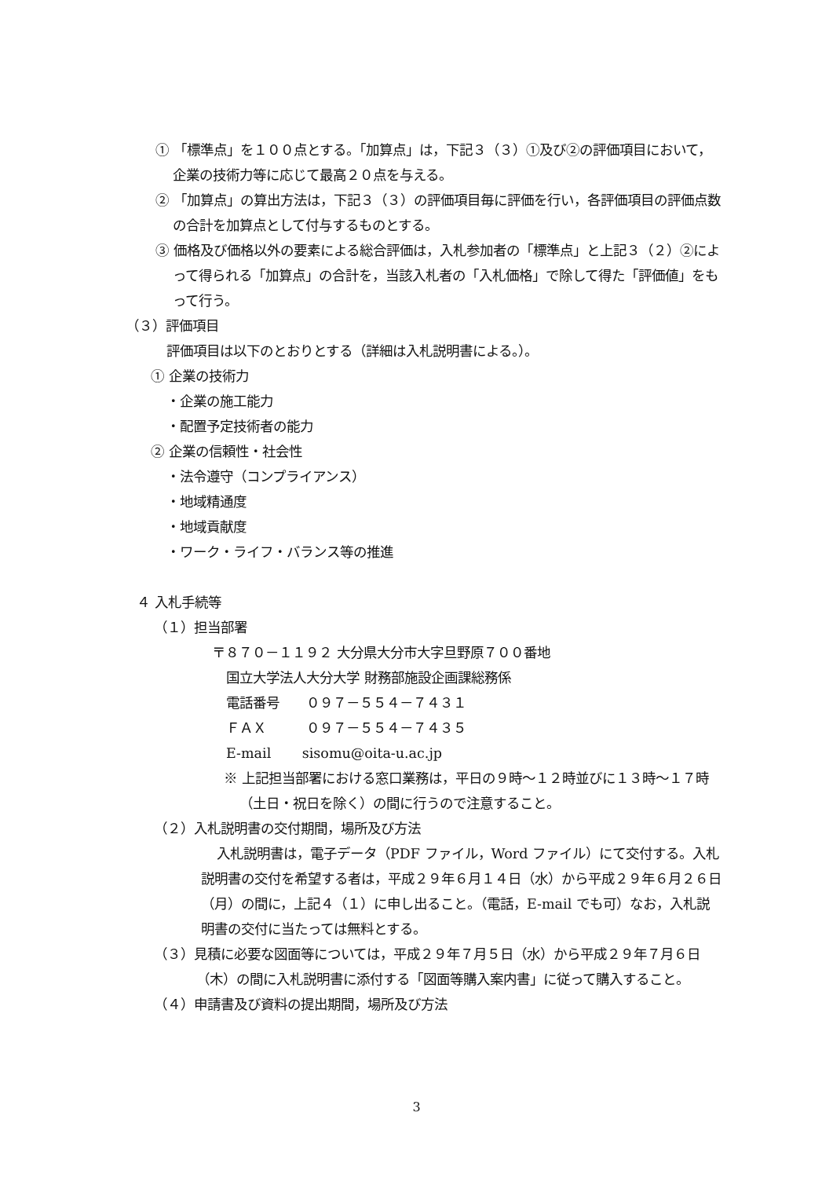① 「標準点」を１００点とする。「加算点」は，下記３（３）①及び②の評価項目において，企業の技術力等に応じて最高２０点を与える。
② 「加算点」の算出方法は，下記３（３）の評価項目毎に評価を行い，各評価項目の評価点数の合計を加算点として付与するものとする。
③ 価格及び価格以外の要素による総合評価は，入札参加者の「標準点」と上記３（２）②によって得られる「加算点」の合計を，当該入札者の「入札価格」で除して得た「評価値」をもって行う。
（３）評価項目
評価項目は以下のとおりとする（詳細は入札説明書による。）。
① 企業の技術力
・企業の施工能力
・配置予定技術者の能力
② 企業の信頼性・社会性
・法令遵守（コンプライアンス）
・地域精通度
・地域貢献度
・ワーク・ライフ・バランス等の推進
４ 入札手続等
（１）担当部署
〒８７０－１１９２ 大分県大分市大字旦野原７００番地
国立大学法人大分大学 財務部施設企画課総務係
電話番号　　０９７－５５４－７４３１
ＦＡＸ　　　０９７－５５４－７４３５
E-mail　　 sisomu@oita-u.ac.jp
※ 上記担当部署における窓口業務は，平日の９時～１２時並びに１３時～１７時（土日・祝日を除く）の間に行うので注意すること。
（２）入札説明書の交付期間，場所及び方法
入札説明書は，電子データ（PDF ファイル，Word ファイル）にて交付する。入札説明書の交付を希望する者は，平成２９年６月１４日（水）から平成２９年６月２６日（月）の間に，上記４（１）に申し出ること。（電話，E-mail でも可）なお，入札説明書の交付に当たっては無料とする。
（３）見積に必要な図面等については，平成２９年７月５日（水）から平成２９年７月６日（木）の間に入札説明書に添付する「図面等購入案内書」に従って購入すること。
（４）申請書及び資料の提出期間，場所及び方法
3